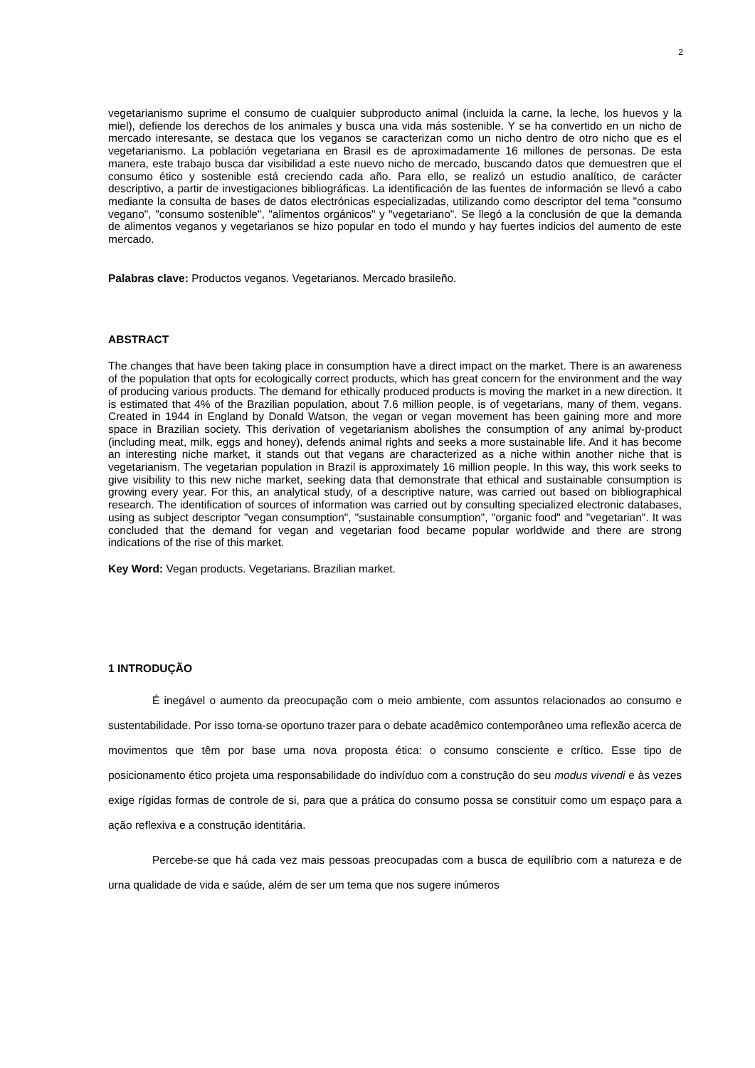2
vegetarianismo suprime el consumo de cualquier subproducto animal (incluida la carne, la leche, los huevos y la miel), defiende los derechos de los animales y busca una vida más sostenible. Y se ha convertido en un nicho de mercado interesante, se destaca que los veganos se caracterizan como un nicho dentro de otro nicho que es el vegetarianismo. La población vegetariana en Brasil es de aproximadamente 16 millones de personas. De esta manera, este trabajo busca dar visibilidad a este nuevo nicho de mercado, buscando datos que demuestren que el consumo ético y sostenible está creciendo cada año. Para ello, se realizó un estudio analítico, de carácter descriptivo, a partir de investigaciones bibliográficas. La identificación de las fuentes de información se llevó a cabo mediante la consulta de bases de datos electrónicas especializadas, utilizando como descriptor del tema "consumo vegano", "consumo sostenible", "alimentos orgánicos" y "vegetariano". Se llegó a la conclusión de que la demanda de alimentos veganos y vegetarianos se hizo popular en todo el mundo y hay fuertes indicios del aumento de este mercado.
Palabras clave: Productos veganos. Vegetarianos. Mercado brasileño.
ABSTRACT
The changes that have been taking place in consumption have a direct impact on the market. There is an awareness of the population that opts for ecologically correct products, which has great concern for the environment and the way of producing various products. The demand for ethically produced products is moving the market in a new direction. It is estimated that 4% of the Brazilian population, about 7.6 million people, is of vegetarians, many of them, vegans. Created in 1944 in England by Donald Watson, the vegan or vegan movement has been gaining more and more space in Brazilian society. This derivation of vegetarianism abolishes the consumption of any animal by-product (including meat, milk, eggs and honey), defends animal rights and seeks a more sustainable life. And it has become an interesting niche market, it stands out that vegans are characterized as a niche within another niche that is vegetarianism. The vegetarian population in Brazil is approximately 16 million people. In this way, this work seeks to give visibility to this new niche market, seeking data that demonstrate that ethical and sustainable consumption is growing every year. For this, an analytical study, of a descriptive nature, was carried out based on bibliographical research. The identification of sources of information was carried out by consulting specialized electronic databases, using as subject descriptor "vegan consumption", "sustainable consumption", "organic food" and "vegetarian". It was concluded that the demand for vegan and vegetarian food became popular worldwide and there are strong indications of the rise of this market.
Key Word: Vegan products. Vegetarians. Brazilian market.
1 INTRODUÇÃO
É inegável o aumento da preocupação com o meio ambiente, com assuntos relacionados ao consumo e sustentabilidade. Por isso torna-se oportuno trazer para o debate acadêmico contemporâneo uma reflexão acerca de movimentos que têm por base uma nova proposta ética: o consumo consciente e crítico. Esse tipo de posicionamento ético projeta uma responsabilidade do indivíduo com a construção do seu modus vivendi e às vezes exige rígidas formas de controle de si, para que a prática do consumo possa se constituir como um espaço para a ação reflexiva e a construção identitária.
Percebe-se que há cada vez mais pessoas preocupadas com a busca de equilíbrio com a natureza e de urna qualidade de vida e saúde, além de ser um tema que nos sugere inúmeros